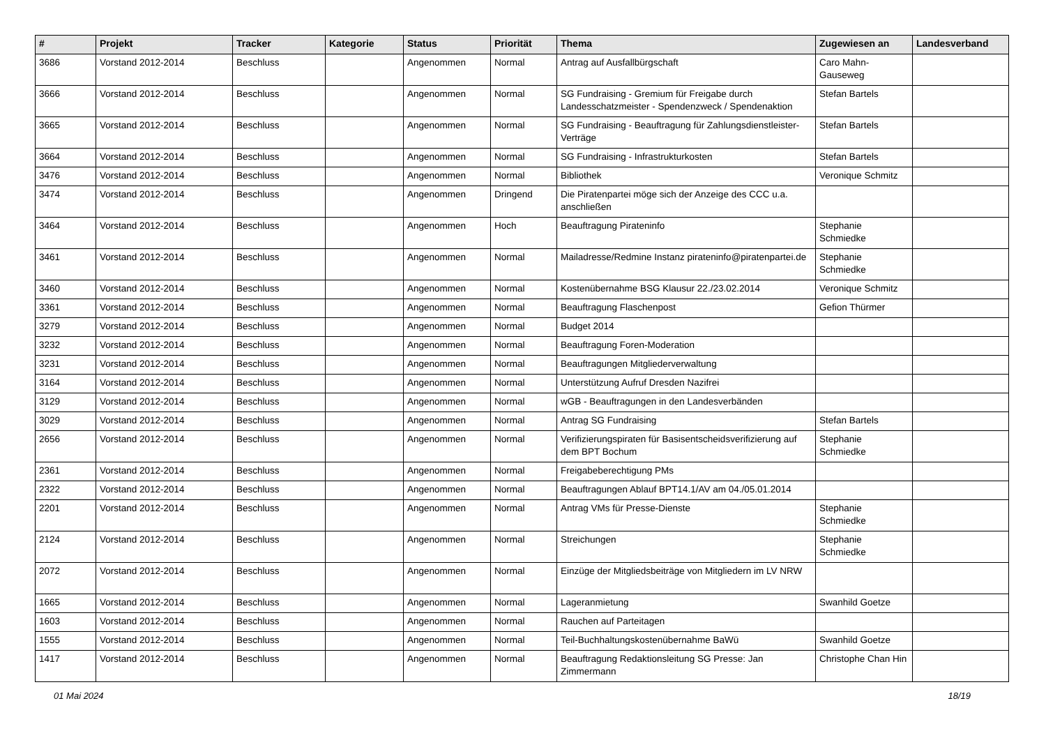| # | Projekt | Tracker | Kategorie | Status | Priorität | Thema | Zugewiesen an | Landesverband |
| --- | --- | --- | --- | --- | --- | --- | --- | --- |
| 3686 | Vorstand 2012-2014 | Beschluss | | Angenommen | Normal | Antrag auf Ausfallbürgschaft | Caro Mahn-Gauseweg | |
| 3666 | Vorstand 2012-2014 | Beschluss | | Angenommen | Normal | SG Fundraising - Gremium für Freigabe durch Landesschatzmeister - Spendenzweck / Spendenaktion | Stefan Bartels | |
| 3665 | Vorstand 2012-2014 | Beschluss | | Angenommen | Normal | SG Fundraising - Beauftragung für Zahlungsdienstleister-Verträge | Stefan Bartels | |
| 3664 | Vorstand 2012-2014 | Beschluss | | Angenommen | Normal | SG Fundraising - Infrastrukturkosten | Stefan Bartels | |
| 3476 | Vorstand 2012-2014 | Beschluss | | Angenommen | Normal | Bibliothek | Veronique Schmitz | |
| 3474 | Vorstand 2012-2014 | Beschluss | | Angenommen | Dringend | Die Piratenpartei möge sich der Anzeige des CCC u.a. anschließen | | |
| 3464 | Vorstand 2012-2014 | Beschluss | | Angenommen | Hoch | Beauftragung Pirateninfo | Stephanie Schmiedke | |
| 3461 | Vorstand 2012-2014 | Beschluss | | Angenommen | Normal | Mailadresse/Redmine Instanz pirateninfo@piratenpartei.de | Stephanie Schmiedke | |
| 3460 | Vorstand 2012-2014 | Beschluss | | Angenommen | Normal | Kostenübernahme BSG Klausur 22./23.02.2014 | Veronique Schmitz | |
| 3361 | Vorstand 2012-2014 | Beschluss | | Angenommen | Normal | Beauftragung Flaschenpost | Gefion Thürmer | |
| 3279 | Vorstand 2012-2014 | Beschluss | | Angenommen | Normal | Budget 2014 | | |
| 3232 | Vorstand 2012-2014 | Beschluss | | Angenommen | Normal | Beauftragung Foren-Moderation | | |
| 3231 | Vorstand 2012-2014 | Beschluss | | Angenommen | Normal | Beauftragungen Mitgliederverwaltung | | |
| 3164 | Vorstand 2012-2014 | Beschluss | | Angenommen | Normal | Unterstützung Aufruf Dresden Nazifrei | | |
| 3129 | Vorstand 2012-2014 | Beschluss | | Angenommen | Normal | wGB - Beauftragungen in den Landesverbänden | | |
| 3029 | Vorstand 2012-2014 | Beschluss | | Angenommen | Normal | Antrag SG Fundraising | Stefan Bartels | |
| 2656 | Vorstand 2012-2014 | Beschluss | | Angenommen | Normal | Verifizierungspiraten für Basisentscheidsverifizierung auf dem BPT Bochum | Stephanie Schmiedke | |
| 2361 | Vorstand 2012-2014 | Beschluss | | Angenommen | Normal | Freigabeberechtigung PMs | | |
| 2322 | Vorstand 2012-2014 | Beschluss | | Angenommen | Normal | Beauftragungen Ablauf BPT14.1/AV am 04./05.01.2014 | | |
| 2201 | Vorstand 2012-2014 | Beschluss | | Angenommen | Normal | Antrag VMs für Presse-Dienste | Stephanie Schmiedke | |
| 2124 | Vorstand 2012-2014 | Beschluss | | Angenommen | Normal | Streichungen | Stephanie Schmiedke | |
| 2072 | Vorstand 2012-2014 | Beschluss | | Angenommen | Normal | Einzüge der Mitgliedsbeiträge von Mitgliedern im LV NRW | | |
| 1665 | Vorstand 2012-2014 | Beschluss | | Angenommen | Normal | Lageranmietung | Swanhild Goetze | |
| 1603 | Vorstand 2012-2014 | Beschluss | | Angenommen | Normal | Rauchen auf Parteitagen | | |
| 1555 | Vorstand 2012-2014 | Beschluss | | Angenommen | Normal | Teil-Buchhaltungskostenübernahme BaWü | Swanhild Goetze | |
| 1417 | Vorstand 2012-2014 | Beschluss | | Angenommen | Normal | Beauftragung Redaktionsleitung SG Presse: Jan Zimmermann | Christophe Chan Hin | |
01 Mai 2024 18/19